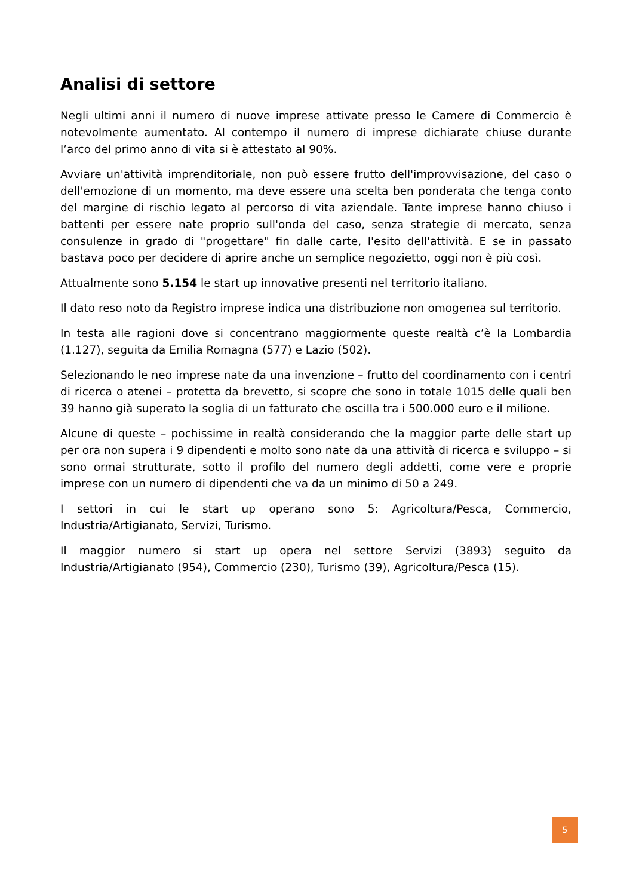Analisi di settore
Negli ultimi anni il numero di nuove imprese attivate presso le Camere di Commercio è notevolmente aumentato. Al contempo il numero di imprese dichiarate chiuse durante l’arco del primo anno di vita si è attestato al 90%.
Avviare un'attività imprenditoriale, non può essere frutto dell'improvvisazione, del caso o dell'emozione di un momento, ma deve essere una scelta ben ponderata che tenga conto del margine di rischio legato al percorso di vita aziendale. Tante imprese hanno chiuso i battenti per essere nate proprio sull'onda del caso, senza strategie di mercato, senza consulenze in grado di "progettare" fin dalle carte, l'esito dell'attività. E se in passato bastava poco per decidere di aprire anche un semplice negozietto, oggi non è più così.
Attualmente sono 5.154 le start up innovative presenti nel territorio italiano.
Il dato reso noto da Registro imprese indica una distribuzione non omogenea sul territorio.
In testa alle ragioni dove si concentrano maggiormente queste realtà c’è la Lombardia (1.127), seguita da Emilia Romagna (577) e Lazio (502).
Selezionando le neo imprese nate da una invenzione – frutto del coordinamento con i centri di ricerca o atenei – protetta da brevetto, si scopre che sono in totale 1015 delle quali ben 39 hanno già superato la soglia di un fatturato che oscilla tra i 500.000 euro e il milione.
Alcune di queste – pochissime in realtà considerando che la maggior parte delle start up per ora non supera i 9 dipendenti e molto sono nate da una attività di ricerca e sviluppo – si sono ormai strutturate, sotto il profilo del numero degli addetti, come vere e proprie imprese con un numero di dipendenti che va da un minimo di 50 a 249.
I settori in cui le start up operano sono 5: Agricoltura/Pesca, Commercio, Industria/Artigianato, Servizi, Turismo.
Il maggior numero si start up opera nel settore Servizi (3893) seguito da Industria/Artigianato (954), Commercio (230), Turismo (39), Agricoltura/Pesca (15).
5